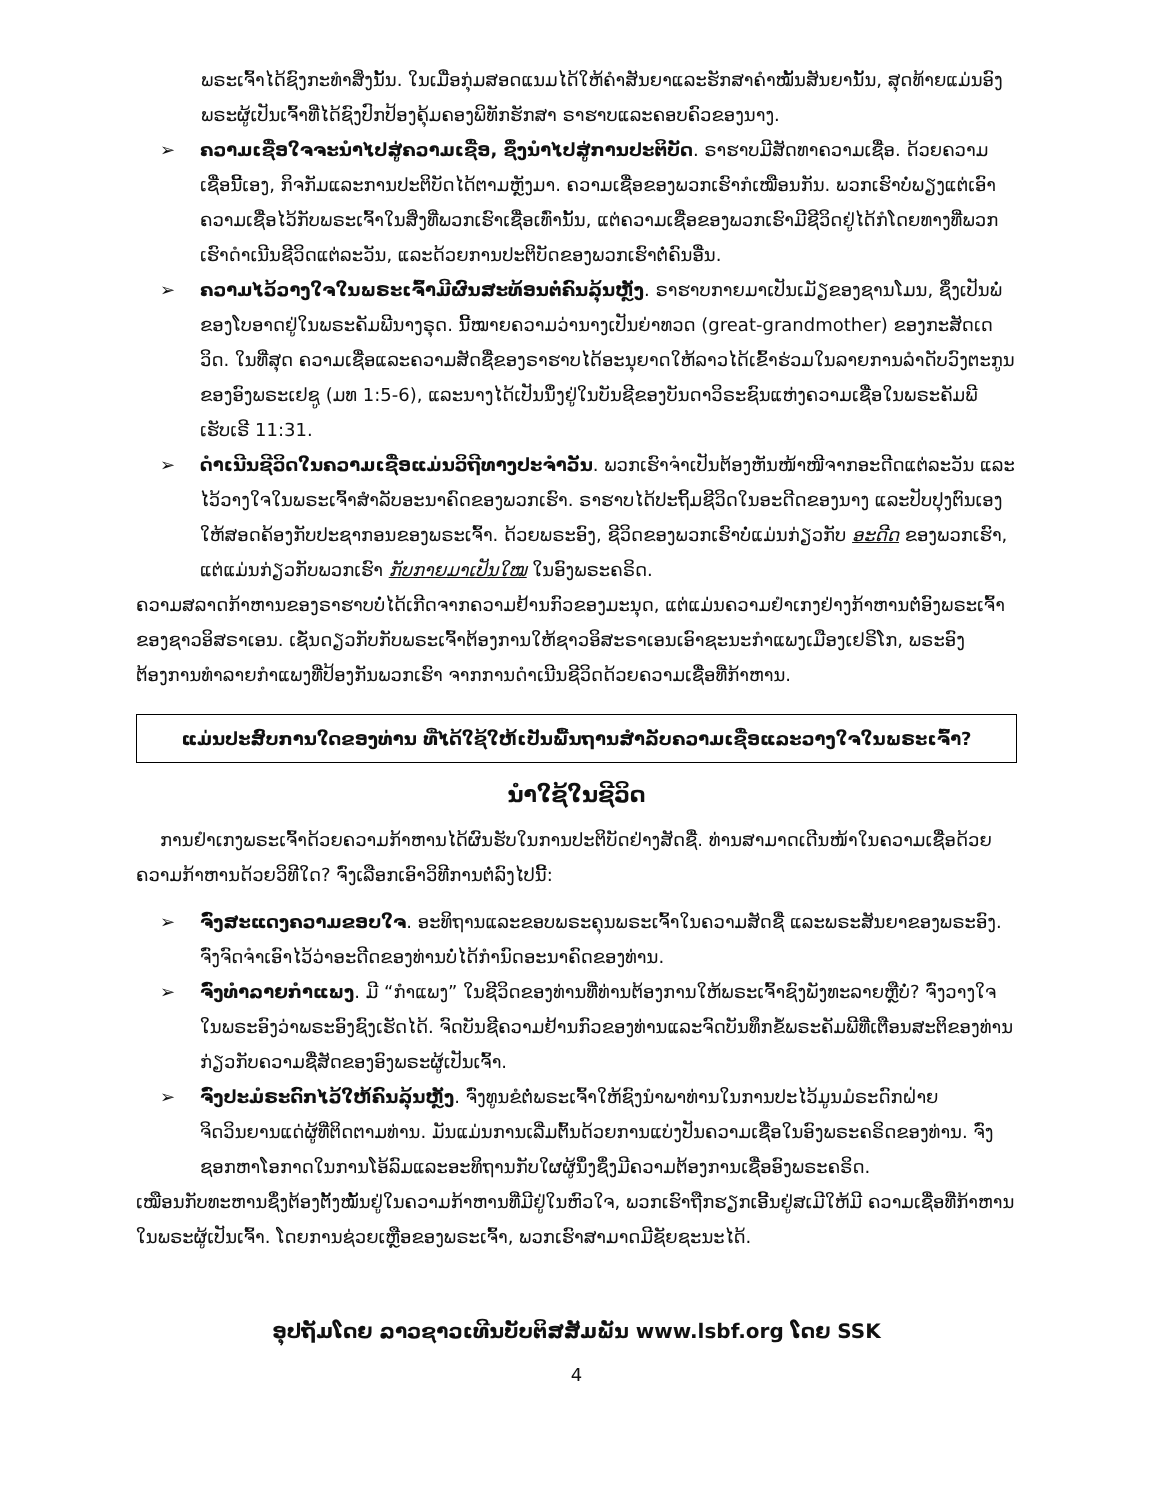ພຣະເຈົ້າໄດ້ຊົງກະທຳສິ່ງນັ້ນ. ໃນເມື່ອກຸ່ມສອດແນມໄດ້ໃຫ້ຄຳສັນຍາແລະຮັກສາຄຳໝັ້ນສັນຍານັ້ນ, ສຸດທ້າຍແມ່ນອົງພຣະຜູ້ເປັນເຈົ້າທີ່ໄດ້ຊົງປົກປ້ອງຄຸ້ມຄອງພິທັກຮັກສາ ຣາຮາບແລະຄອບຄົວຂອງນາງ.
➢ ຄວາມເຊື່ອໃຈຈະນຳໄປສູ່ຄວາມເຊື່ອ, ຊຶ່ງນຳໄປສູ່ການປະຕິບັດ. ຣາຮາບມີສັດທາຄວາມເຊື່ອ. ດ້ວຍຄວາມເຊື່ອນີ້ເອງ, ກິຈກັມແລະການປະຕິບັດໄດ້ຕາມຫຼັງມາ. ຄວາມເຊື່ອຂອງພວກເຮົາກໍເໝືອນກັນ. ພວກເຮົາບໍ່ພຽງແຕ່ເອົາຄວາມເຊື່ອໄວ້ກັບພຣະເຈົ້າໃນສິ່ງທີ່ພວກເຮົາເຊື່ອເທົ່ານັ້ນ, ແຕ່ຄວາມເຊື່ອຂອງພວກເຮົາມີຊີວິດຢູ່ໄດ້ກໍໂດຍທາງທີ່ພວກເຮົາດຳເນີນຊີວິດແຕ່ລະວັນ, ແລະດ້ວຍການປະຕິບັດຂອງພວກເຮົາຕໍ່ຄົນອື່ນ.
➢ ຄວາມໄວ້ວາງໃຈໃນພຣະເຈົ້າມີຜົນສະທ້ອນຕໍ່ຄົນລຸ້ນຫຼັງ. ຣາຮາບກາຍມາເປັນເມັຽຂອງຊານໂມນ, ຊຶ່ງເປັນພໍ່ຂອງໂບອາດຢູ່ໃນພຣະຄັມພີນາງຣຸດ. ນີ້ໝາຍຄວາມວ່ານາງເປັນຍ່າທວດ (great-grandmother) ຂອງກະສັດເດວິດ. ໃນທີ່ສຸດ ຄວາມເຊື່ອແລະຄວາມສັດຊື່ຂອງຣາຮາບໄດ້ອະນຸຍາດໃຫ້ລາວໄດ້ເຂົ້າຮ່ວມໃນລາຍການລຳດັບວົງຕະກູນຂອງອົງພຣະເຢຊູ (ມທ 1:5-6), ແລະນາງໄດ້ເປັນນຶ່ງຢູ່ໃນບັນຊີຂອງບັນດາວິຣະຊົນແຫ່ງຄວາມເຊື່ອໃນພຣະຄັມພີ ເຮັບເຣີ 11:31.
➢ ດຳເນີນຊີວິດໃນຄວາມເຊື່ອແມ່ນວິຖີທາງປະຈຳວັນ. ພວກເຮົາຈຳເປັນຕ້ອງຫັນໜ້າໜີຈາກອະດີດແຕ່ລະວັນ ແລະໄວ້ວາງໃຈໃນພຣະເຈົ້າສຳລັບອະນາຄົດຂອງພວກເຮົາ. ຣາຮາບໄດ້ປະຖິ້ມຊີວິດໃນອະດີດຂອງນາງ ແລະປັບປຸງຕົນເອງໃຫ້ສອດຄ້ອງກັບປະຊາກອນຂອງພຣະເຈົ້າ. ດ້ວຍພຣະອົງ, ຊີວິດຂອງພວກເຮົາບໍ່ແມ່ນກ່ຽວກັບ ອະດີດ ຂອງພວກເຮົາ, ແຕ່ແມ່ນກ່ຽວກັບພວກເຮົາ ກັບກາຍມາເປັນໃໝ ໃນອົງພຣະຄຣິດ.
ຄວາມສລາດກ້າຫານຂອງຣາຮາບບໍ່ໄດ້ເກີດຈາກຄວາມຢ້ານກົວຂອງມະນຸດ, ແຕ່ແມ່ນຄວາມຢຳເກງຢ່າງກ້າຫານຕໍ່ອົງພຣະເຈົ້າຂອງຊາວອິສຣາເອນ. ເຊັ່ນດຽວກັບກັບພຣະເຈົ້າຕ້ອງການໃຫ້ຊາວອິສະຣາເອນເອົາຊະນະກຳແພງເມືອງເຢຣິໂກ, ພຣະອົງຕ້ອງການທຳລາຍກຳແພງທີ່ປ້ອງກັນພວກເຮົາ ຈາກການດຳເນີນຊີວິດດ້ວຍຄວາມເຊື່ອທີ່ກ້າຫານ.
ແມ່ນປະສົບການໃດຂອງທ່ານ ທີ່ໄດ້ໃຊ້ໃຫ້ເປັນພື້ນຖານສຳລັບຄວາມເຊື່ອແລະວາງໃຈໃນພຣະເຈົ້າ?
ນຳໃຊ້ໃນຊີວິດ
ການຢຳເກງພຣະເຈົ້າດ້ວຍຄວາມກ້າຫານໄດ້ຜົນຮັບໃນການປະຕິບັດຢ່າງສັດຊື່. ທ່ານສາມາດເດີນໜ້າໃນຄວາມເຊື່ອດ້ວຍຄວາມກ້າຫານດ້ວຍວິທີໃດ? ຈົ່ງເລືອກເອົາວິທີການຕໍ່ລົງໄປນີ້:
➢ ຈົ່ງສະແດງຄວາມຂອບໃຈ. ອະທິຖານແລະຂອບພຣະຄຸນພຣະເຈົ້າໃນຄວາມສັດຊື່ ແລະພຣະສັນຍາຂອງພຣະອົງ. ຈົ່ງຈົດຈຳເອົາໄວ້ວ່າອະດີດຂອງທ່ານບໍ່ໄດ້ກຳນົດອະນາຄົດຂອງທ່ານ.
➢ ຈົ່ງທຳລາຍກຳແພງ. ມີ “ກຳແພງ” ໃນຊີວິດຂອງທ່ານທີ່ທ່ານຕ້ອງການໃຫ້ພຣະເຈົ້າຊົງພັງທະລາຍຫຼືບໍ່? ຈົ່ງວາງໃຈໃນພຣະອົງວ່າພຣະອົງຊົງເຮັດໄດ້. ຈົດບັນຊີຄວາມຢ້ານກົວຂອງທ່ານແລະຈົດບັນທຶກຂໍ້ພຣະຄັມພີທີ່ເຕືອນສະຕິຂອງທ່ານກ່ຽວກັບຄວາມຊື່ສັດຂອງອົງພຣະຜູ້ເປັນເຈົ້າ.
➢ ຈົ່ງປະມໍຣະດົກໄວ້ໃຫ້ຄົນລຸ້ນຫຼັງ. ຈົ່ງທູນຂໍຕໍ່ພຣະເຈົ້າໃຫ້ຊົງນຳພາທ່ານໃນການປະໄວ້ມູນມໍຣະດົກຝ່າຍຈິດວິນຍານແດ່ຜູ້ທີ່ຕິດຕາມທ່ານ. ມັນແມ່ນການເລີ່ມຕົ້ນດ້ວຍການແບ່ງປັນຄວາມເຊື່ອໃນອົງພຣະຄຣິດຂອງທ່ານ. ຈົ່ງຊອກຫາໂອກາດໃນການໂອ້ລົມແລະອະທິຖານກັບໃຜຜູ້ນຶ່ງຊຶ່ງມີຄວາມຕ້ອງການເຊື່ອອົງພຣະຄຣິດ.
ເໝືອນກັບທະຫານຊຶ່ງຕ້ອງຕັ້ງໝັ້ນຢູ່ໃນຄວາມກ້າຫານທີ່ມີຢູ່ໃນຫົວໃຈ, ພວກເຮົາຖືກຮຽກເອີ້ນຢູ່ສເມີໃຫ້ມີ ຄວາມເຊື່ອທີ່ກ້າຫານໃນພຣະຜູ້ເປັນເຈົ້າ. ໂດຍການຊ່ວຍເຫຼືອຂອງພຣະເຈົ້າ, ພວກເຮົາສາມາດມີຊັຍຊະນະໄດ້.
ອຸປຖັມໂດຍ ລາວຊາວເທີນບັບຕິສສັມພັນ www.lsbf.org ໂດຍ SSK
4